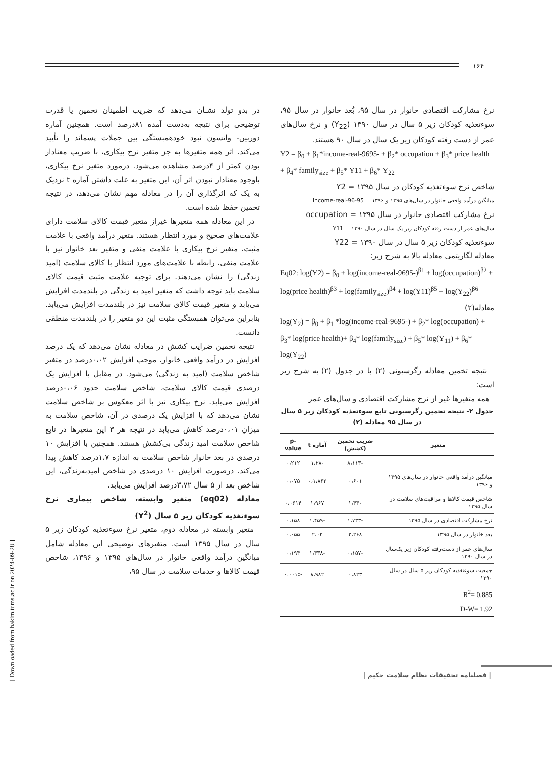۱۶۴
[ Downloaded from hakim.tums.ac.ir on 2024-09-28 ]
در بدو تولد نشـان می‌دهد که ضریب اطمینان تخمین یا قدرت توضیحی برای نتیجه به‌دست آمده ۸۱درصد است. همچنین آماره دوربین- واتسون نبود خودهمبستگی بین جملات پسماند را تأیید می‌کند. اثر همه متغیرها به جز متغیر نرخ بیکاری، با ضریب معنادار بودن کمتر از ۴درصد مشاهده می‌شود. درمورد متغیر نرخ بیکاری، باوجود معنادار نبودن اثر آن، این متغیر به علت داشتن آماره t نزدیک به یک که اثرگذاری آن را در معادله مهم نشان می‌دهد، در نتیجه تخمین حفظ شده است.
در این معادله همه متغیرها غیراز متغیر قیمت کالای سلامت دارای علامت‌های صحیح و مورد انتظار هستند. متغیر درآمد واقعی با علامت مثبت، متغیر نرخ بیکاری با علامت منفی و متغیر بعد خانوار نیز با علامت منفی، رابطه با علامت‌های مورد انتظار با کالای سلامت (امید زندگی) را نشان می‌دهند. برای توجیه علامت مثبت قیمت کالای سلامت باید توجه داشت که متغیر امید به زندگی در بلندمدت افزایش می‌یابد و متغیر قیمت کالای سلامت نیز در بلندمدت افزایش می‌یابد. بنابراین می‌توان همبستگی مثبت این دو متغیر را در بلندمدت منطقی دانست.
نتیجه تخمین ضرایب کشش در معادله نشان می‌دهد که یک درصد افزایش در درآمد واقعی خانوار، موجب افزایش ۰،۰۲درصد در متغیر شاخص سلامت (امید به زندگی) می‌شود. در مقابل با افزایش یک درصدی قیمت کالای سلامت، شاخص سلامت حدود ۰،۰۶درصد افزایش می‌یابد. نرخ بیکاری نیز با اثر معکوس بر شاخص سلامت نشان می‌دهد که با افزایش یک درصدی در آن، شاخص سلامت به میزان ۰،۰۱درصد کاهش می‌یابد در نتیجه هر ۳ این متغیرها در تابع شاخص سلامت امید زندگی بی‌کشش هستند. همچنین با افزایش ۱۰ درصدی در بعد خانوار شاخص سلامت به اندازه ۱،۷درصد کاهش پیدا می‌کند. درصورت افزایش ۱۰ درصدی در شاخص امیدبه‌زندگی، این شاخص بعد از ۵ سال ۳،۷۲درصد افزایش می‌یابد.
معادله (eq02) متغیر وابسته، شاخص بیماری نرخ سوءتغذیه کودکان زیر ۵ سال (Y<sup>2</sup>)
متغیر وابسته در معادله دوم، متغیر نرخ سوءتغذیه کودکان زیر ۵ سال در سال ۱۳۹۵ است. متغیرهای توضیحی این معادله شامل میانگین درآمد واقعی خانوار در سال‌های ۱۳۹۵ و ۱۳۹۶، شاخص قیمت کالاها و خدمات سلامت در سال ۹۵،
نرخ مشارکت اقتصادی خانوار در سال ۹۵، بُعد خانوار در سال ۹۵، سوءتغذیه کودکان زیر ۵ سال در سال ۱۳۹۰ (Y<sub>22</sub>) و نرخ سال‌های عمر از دست رفته کودکان زیر یک سال در سال ۹۰ هستند.
Y2 = β<sub>0</sub> + β<sub>1</sub>*income-real-9695- + β<sub>2</sub>* occupation + β<sub>3</sub>* price health + β<sub>4</sub>* family<sub>size</sub> + β<sub>5</sub>* Y11 + β<sub>6</sub>* Y<sub>22</sub>
شاخص نرخ سوءتغذیه کودکان در سال ۱۳۹۵ = Y2
میانگین درآمد واقعی خانوار در سال‌های ۱۳۹۵ و ۱۳۹۶ = income-real-96-95
نرخ مشارکت اقتصادی خانوار در سال ۱۳۹۵ = occupation
سال‌های عمر از دست رفته کودکان زیر یک سال در سال ۱۳۹۰ = Y11
سوءتغذیه کودکان زیر ۵ سال در سال ۱۳۹۰ = Y22
معادله لگاریتمی معادله بالا به شرح زیر:
Eq02: log(Y2) = β<sub>0</sub> + log(income-real-9695-)<sup>β1</sup> + log(occupation)<sup>β2</sup> + log(price health)<sup>β3</sup> + log(family<sub>size</sub>)<sup>β4</sup> + log(Y11)<sup>β5</sup> + log(Y<sub>22</sub>)<sup>β6</sup>
معادله(۲)
log(Y<sub>2</sub>) = β<sub>0</sub> + β<sub>1</sub> *log(income-real-9695-) + β<sub>2</sub>* log(occupation) + β<sub>3</sub>* log(price health)+ β<sub>4</sub>* log(family<sub>size</sub>) + β<sub>5</sub>* log(Y<sub>11</sub>) + β<sub>6</sub>* log(Y<sub>22</sub>)
نتیجه تخمین معادله رگرسیونی (۲) با در جدول (۲) به شرح زیر است:
همه متغیرها غیر از نرخ مشارکت اقتصادی و سال‌های عمر
جدول ۲- نتیجه تخمین رگرسیونی تابع سوءتغذیه کودکان زیر ۵ سال در سال ۹۵ معادله (۲)
| متغیر | ضریب تخمین (کشش) | آماره t | p-value |
| --- | --- | --- | --- |
| | -۸،۱۱۳ | -۱،۲۸ | ۰،۲۱۲ |
| میانگین درآمد واقعی خانوار در سال‌های ۱۳۹۵ و ۱۳۹۶ | ۰،۶۰۱ | ۰،۱،۸۶۲ | ۰،۰۷۵ |
| شاخص قیمت کالاها و مراقبت‌های سلامت در سال ۱۳۹۵ | ۱،۴۳۰ | ۱،۹۶۷ | ۰،۰۶۱۴ |
| نرخ مشارکت اقتصادی در سال ۱۳۹۵ | -۱،۷۳۳ | -۱،۴۵۹ | ۰،۱۵۸ |
| بعد خانوار در سال ۱۳۹۵ | ۲،۲۶۸ | ۲،۰۲ | ۰،۰۵۵ |
| سال‌های عمر از دست‌رفته کودکان زیر یک‌سال در سال ۱۳۹۰ | -۰،۱۵۷ | -۱،۳۳۸ | ۰،۱۹۴ |
| جمعیت سوءتغذیه کودکان زیر ۵ سال در سال ۱۳۹۰ | ۰،۸۲۳ | ۸،۹۸۲ | <۰،۰۰۱ |
| R<sup>2</sup>= 0.885 | | | |
| D-W= 1.92 | | | |
| فصلنامه تحقیقات نظام سلامت حکیم |